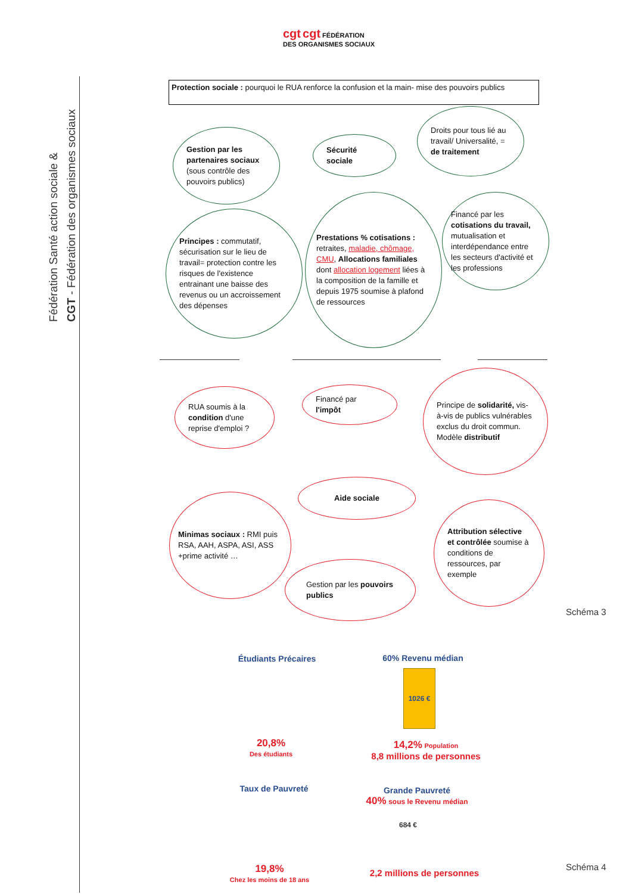Fédération Santé action sociale &
CGT - Fédération des organismes sociaux
cgt cgt FÉDÉRATION
DES ORGANISMES SOCIAUX
Protection sociale : pourquoi le RUA renforce la confusion et la main- mise des pouvoirs publics
Gestion par les partenaires sociaux (sous contrôle des pouvoirs publics)
Sécurité sociale
Droits pour tous lié au travail/ Universalité, = de traitement
Principes : commutatif, sécurisation sur le lieu de travail= protection contre les risques de l'existence entrainant une baisse des revenus ou un accroissement des dépenses
Prestations % cotisations : retraites, maladie, chômage, CMU, Allocations familiales dont allocation logement liées à la composition de la famille et depuis 1975 soumise à plafond de ressources
Financé par les cotisations du travail, mutualisation et interdépendance entre les secteurs d'activité et les professions
RUA soumis à la condition d'une reprise d'emploi ?
Financé par l'impôt
Principe de solidarité, vis-à-vis de publics vulnérables exclus du droit commun. Modèle distributif
Aide sociale
Minimas sociaux : RMI puis RSA, AAH, ASPA, ASI, ASS +prime activité …
Gestion par les pouvoirs publics
Attribution sélective et contrôlée soumise à conditions de ressources, par exemple
Schéma 3
Étudiants Précaires
20,8%
Des étudiants
60% Revenu médian
1026 €
14,2% Population
8,8 millions de personnes
Taux de Pauvreté
19,8%
Chez les moins de 18 ans
Grande Pauvreté
40% sous le Revenu médian
684 €
2,2 millions de personnes
Schéma 4